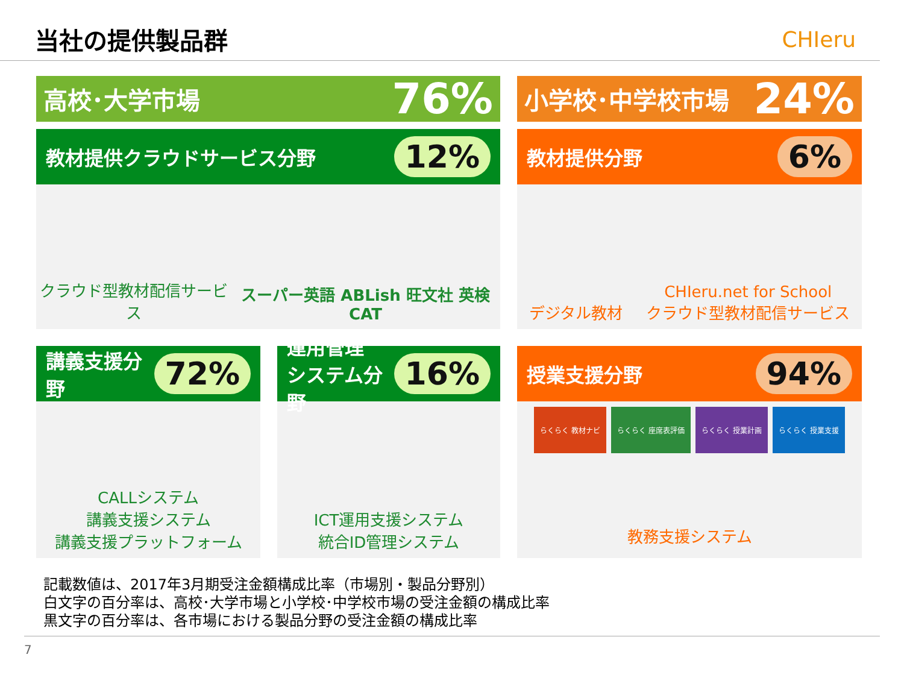当社の提供製品群 CHIeru
高校･大学市場 76%
教材提供クラウドサービス分野 12%
クラウド型教材配信サービス
スーパー英語 ABLish 旺文社 英検CAT
小学校･中学校市場 24%
教材提供分野 6%
デジタル教材
CHIeru.net for School
クラウド型教材配信サービス
講義支援分野 72%
CALLシステム
講義支援システム
講義支援プラットフォーム
運用管理
システム分野 16%
ICT運用支援システム
統合ID管理システム
授業支援分野 94%
らくらく 教材ナビ らくらく 座席表評価 らくらく 授業計画 らくらく 授業支援
教務支援システム
記載数値は、2017年3月期受注金額構成比率（市場別・製品分野別）
白文字の百分率は、高校･大学市場と小学校･中学校市場の受注金額の構成比率
黒文字の百分率は、各市場における製品分野の受注金額の構成比率
7